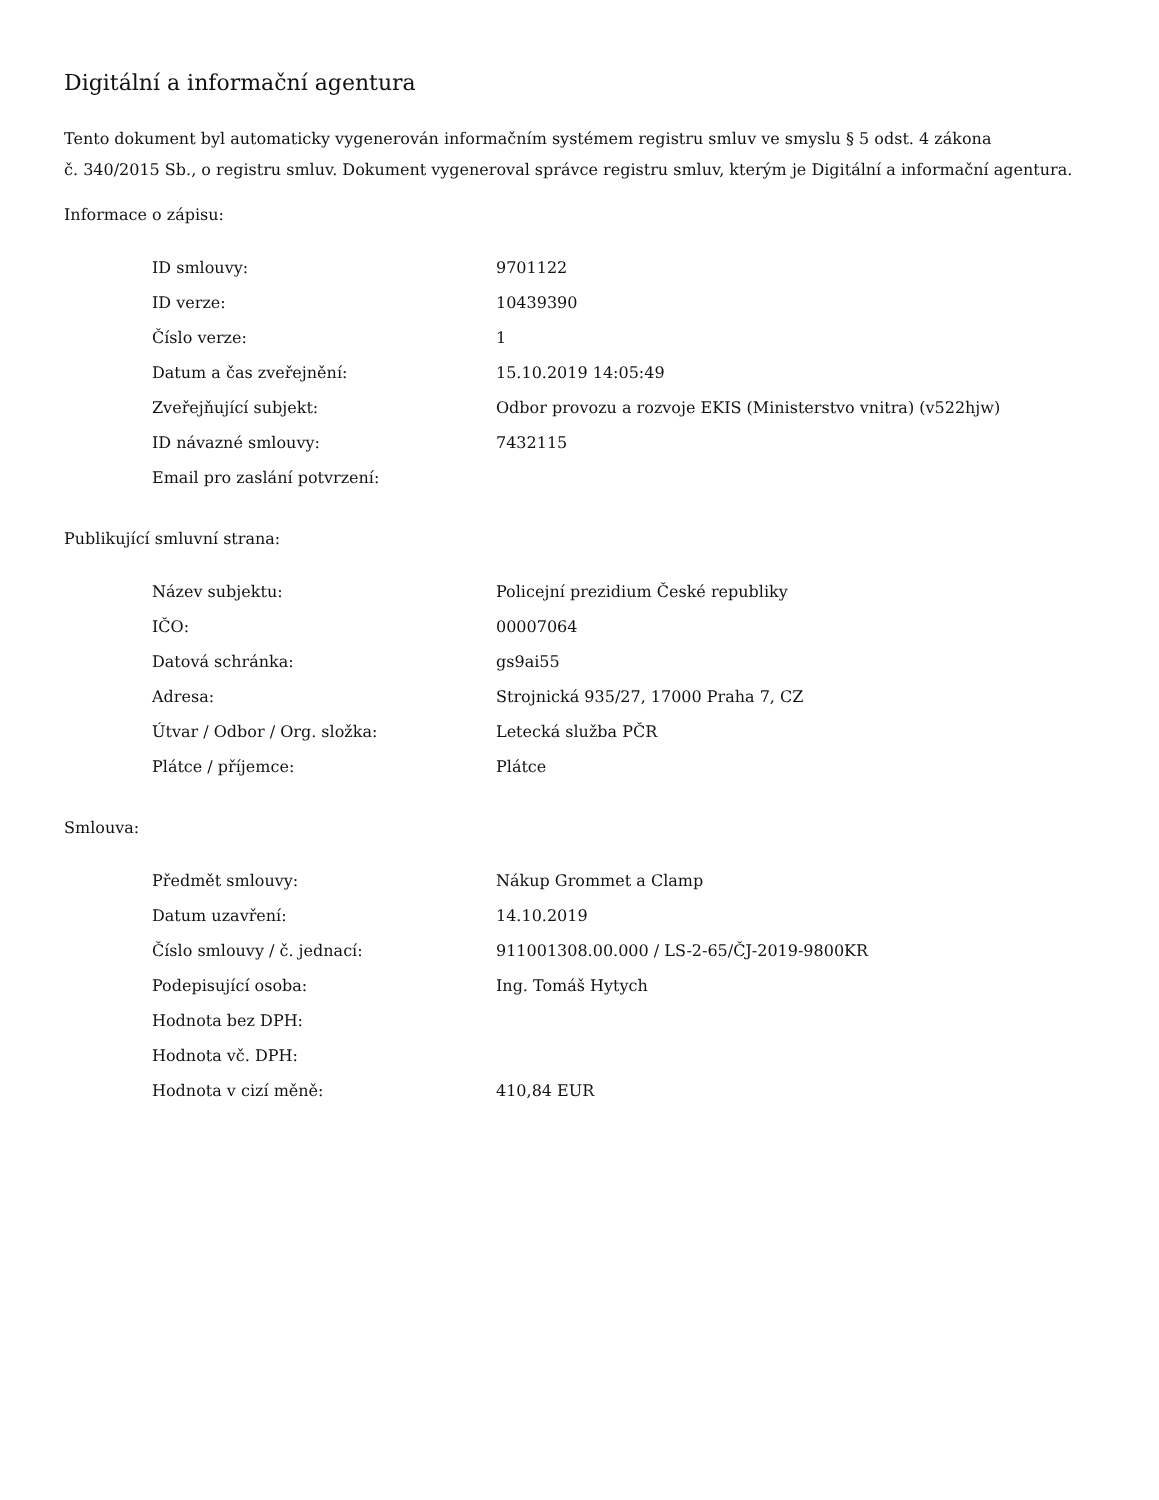Digitální a informační agentura
Tento dokument byl automaticky vygenerován informačním systémem registru smluv ve smyslu § 5 odst. 4 zákona
č. 340/2015 Sb., o registru smluv. Dokument vygeneroval správce registru smluv, kterým je Digitální a informační agentura.
Informace o zápisu:
| ID smlouvy: | 9701122 |
| ID verze: | 10439390 |
| Číslo verze: | 1 |
| Datum a čas zveřejnění: | 15.10.2019 14:05:49 |
| Zveřejňující subjekt: | Odbor provozu a rozvoje EKIS (Ministerstvo vnitra) (v522hjw) |
| ID návazné smlouvy: | 7432115 |
| Email pro zaslání potvrzení: | |
Publikující smluvní strana:
| Název subjektu: | Policejní prezidium České republiky |
| IČO: | 00007064 |
| Datová schránka: | gs9ai55 |
| Adresa: | Strojnická 935/27, 17000 Praha 7, CZ |
| Útvar / Odbor / Org. složka: | Letecká služba PČR |
| Plátce / příjemce: | Plátce |
Smlouva:
| Předmět smlouvy: | Nákup Grommet a Clamp |
| Datum uzavření: | 14.10.2019 |
| Číslo smlouvy / č. jednací: | 911001308.00.000 / LS-2-65/ČJ-2019-9800KR |
| Podepisující osoba: | Ing. Tomáš Hytych |
| Hodnota bez DPH: | |
| Hodnota vč. DPH: | |
| Hodnota v cizí měně: | 410,84 EUR |